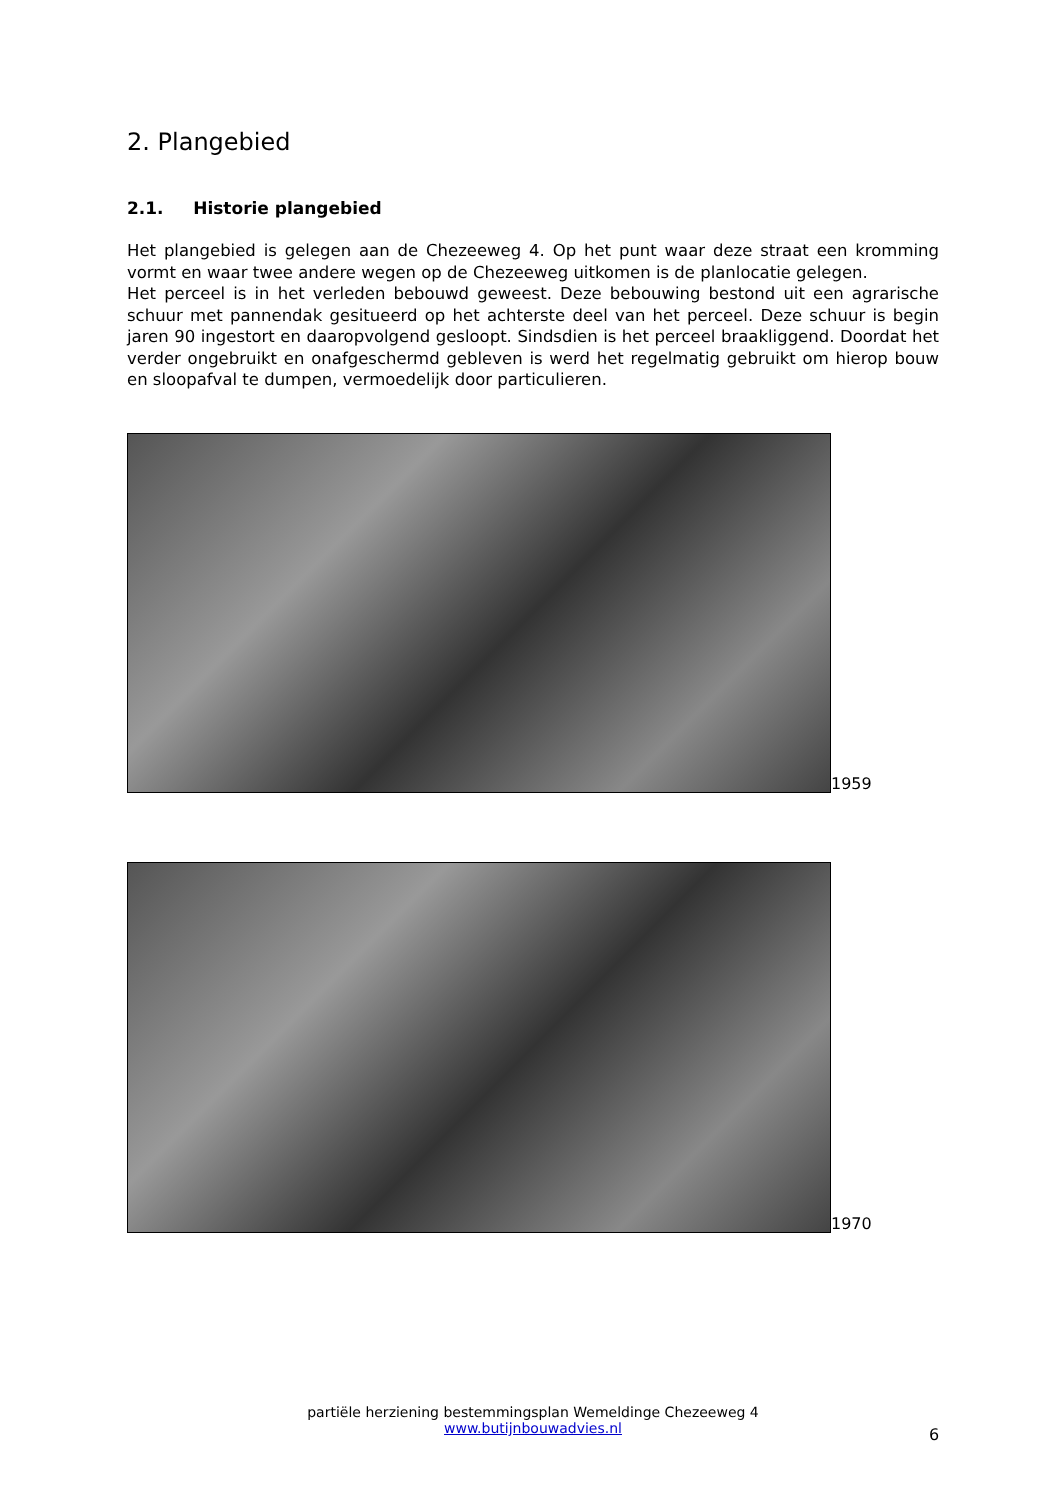2. Plangebied
2.1. Historie plangebied
Het plangebied is gelegen aan de Chezeeweg 4. Op het punt waar deze straat een kromming vormt en waar twee andere wegen op de Chezeeweg uitkomen is de planlocatie gelegen.
Het perceel is in het verleden bebouwd geweest. Deze bebouwing bestond uit een agrarische schuur met pannendak gesitueerd op het achterste deel van het perceel. Deze schuur is begin jaren 90 ingestort en daaropvolgend gesloopt. Sindsdien is het perceel braakliggend. Doordat het verder ongebruikt en onafgeschermd gebleven is werd het regelmatig gebruikt om hierop bouw en sloopafval te dumpen, vermoedelijk door particulieren.
1959
1970
partiële herziening bestemmingsplan Wemeldinge Chezeeweg 4
www.butijnbouwadvies.nl
6